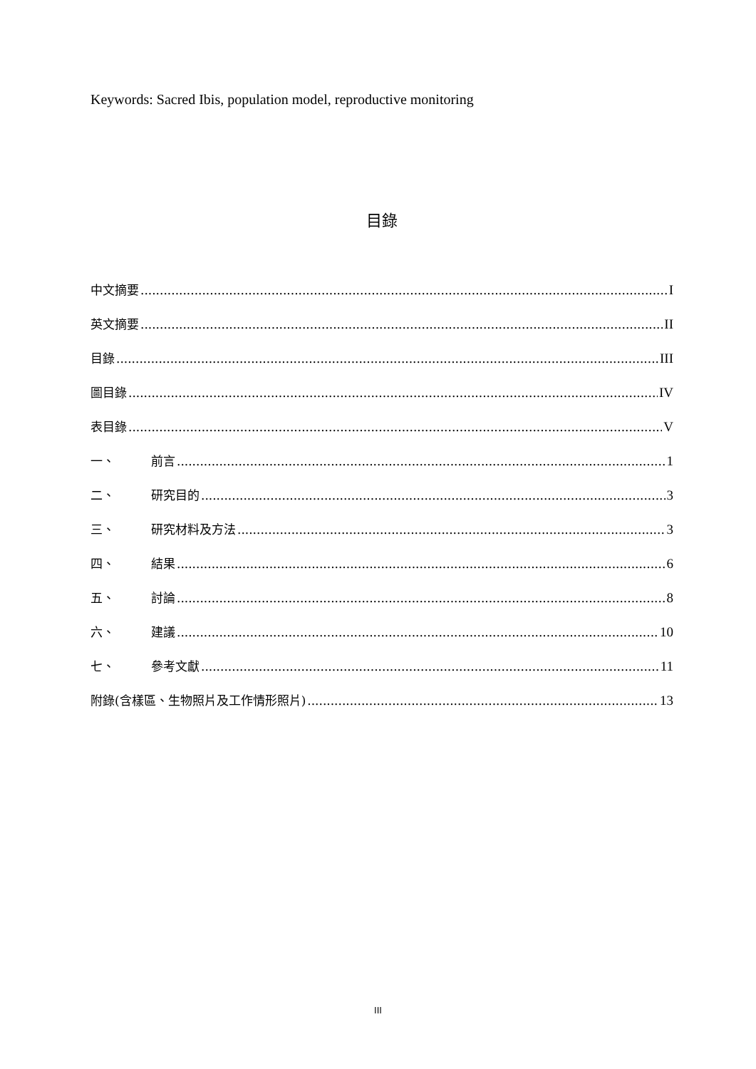Keywords: Sacred Ibis, population model, reproductive monitoring
目錄
中文摘要 I
英文摘要 II
目錄 III
圖目錄 IV
表目錄 V
一、 前言 1
二、 研究目的 3
三、 研究材料及方法 3
四、 結果 6
五、 討論 8
六、 建議 10
七、 參考文獻 11
附錄(含樣區、生物照片及工作情形照片) 13
III